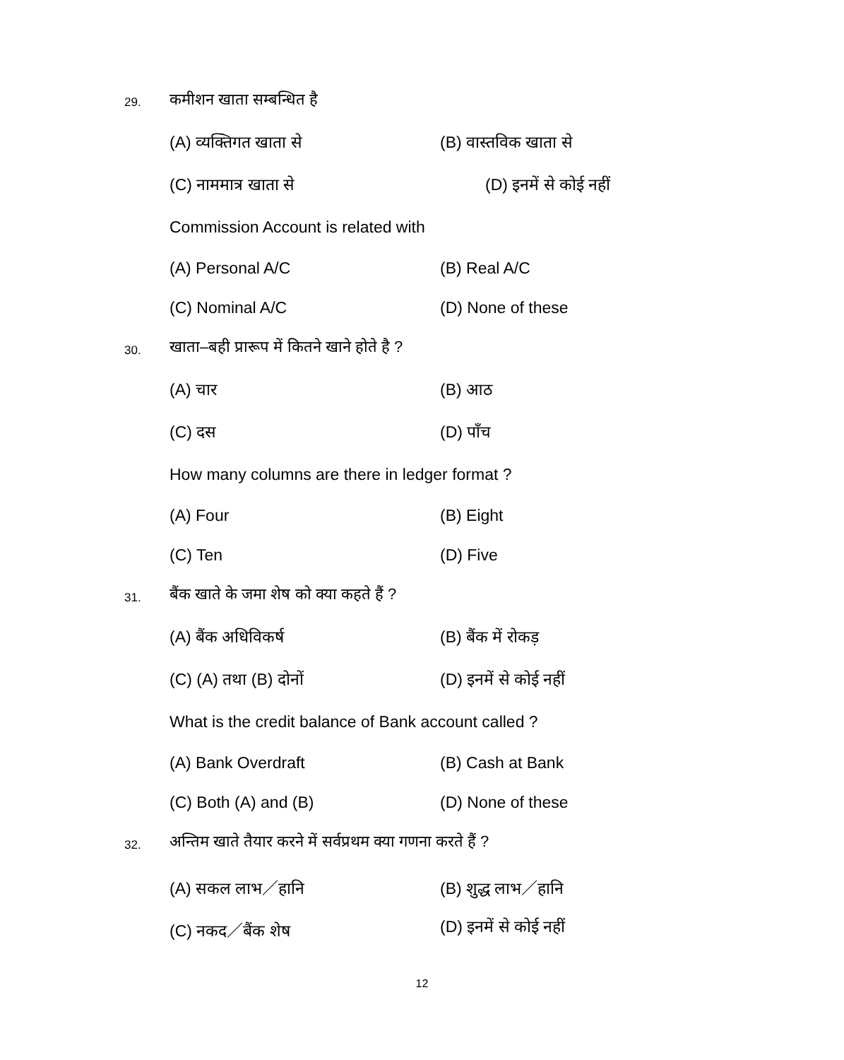29. कमीशन खाता सम्बन्धित है
(A) व्यक्तिगत खाता से (B) वास्तविक खाता से
(C) नाममात्र खाता से (D) इनमें से कोई नहीं
Commission Account is related with
(A) Personal A/C (B) Real A/C
(C) Nominal A/C (D) None of these
30.
खाता–बही प्रारूप में कितने खाने होते है ?
(A) चार (B) आठ
(C) दस (D) पाँच
How many columns are there in ledger format ?
(A) Four (B) Eight
(C) Ten (D) Five
31.
बैंक खाते के जमा शेष को क्या कहते हैं ?
(A) बैंक अधिविकर्ष (B) बैंक में रोकड़
(C) (A) तथा (B) दोनों (D) इनमें से कोई नहीं
What is the credit balance of Bank account called ?
(A) Bank Overdraft (B) Cash at Bank
(C) Both (A) and (B) (D) None of these
32.
अन्तिम खाते तैयार करने में सर्वप्रथम क्या गणना करते हैं ?
(A) सकल लाभ／हानि (B) शुद्ध लाभ／हानि
(C) नकद／बैंक शेष (D) इनमें से कोई नहीं
12